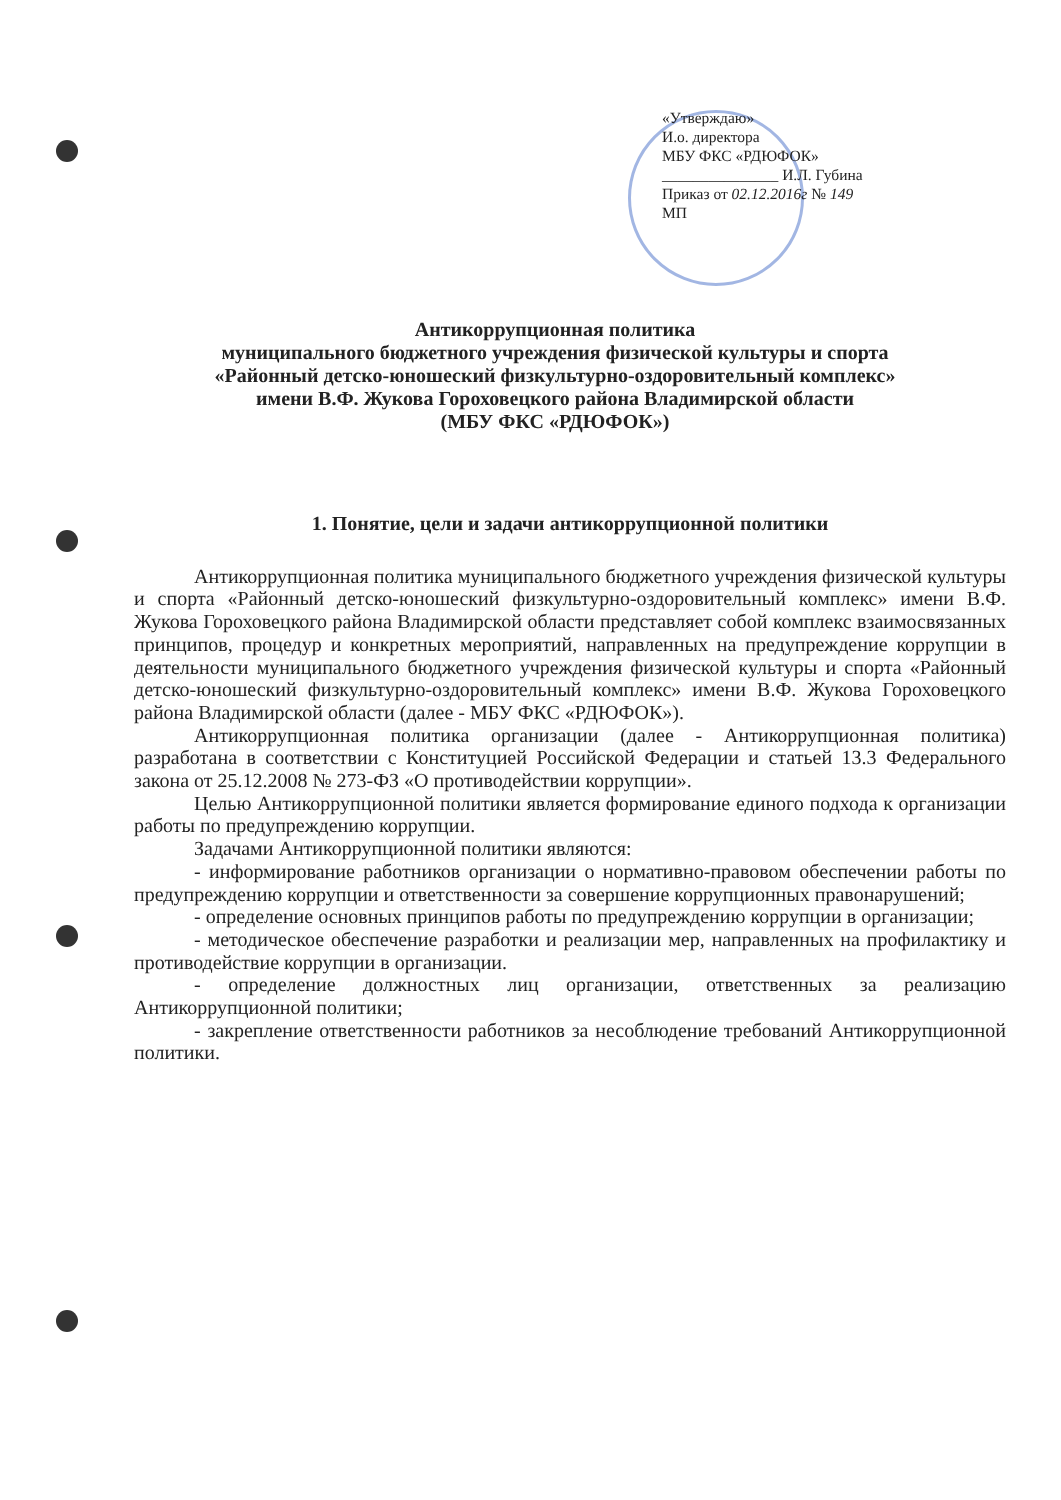«Утверждаю»
И.о. директора
МБУ ФКС «РДЮФОК»
_______________ И.Л. Губина
Приказ от 02.12.2016г № 149
МП
Антикоррупционная политика
муниципального бюджетного учреждения физической культуры и спорта
«Районный детско-юношеский физкультурно-оздоровительный комплекс»
имени В.Ф. Жукова Гороховецкого района Владимирской области
(МБУ ФКС «РДЮФОК»)
1. Понятие, цели и задачи антикоррупционной политики
Антикоррупционная политика муниципального бюджетного учреждения физической культуры и спорта «Районный детско-юношеский физкультурно-оздоровительный комплекс» имени В.Ф. Жукова Гороховецкого района Владимирской области представляет собой комплекс взаимосвязанных принципов, процедур и конкретных мероприятий, направленных на предупреждение коррупции в деятельности муниципального бюджетного учреждения физической культуры и спорта «Районный детско-юношеский физкультурно-оздоровительный комплекс» имени В.Ф. Жукова Гороховецкого района Владимирской области (далее - МБУ ФКС «РДЮФОК»).
Антикоррупционная политика организации (далее - Антикоррупционная политика) разработана в соответствии с Конституцией Российской Федерации и статьей 13.3 Федерального закона от 25.12.2008 № 273-ФЗ «О противодействии коррупции».
Целью Антикоррупционной политики является формирование единого подхода к организации работы по предупреждению коррупции.
Задачами Антикоррупционной политики являются:
- информирование работников организации о нормативно-правовом обеспечении работы по предупреждению коррупции и ответственности за совершение коррупционных правонарушений;
- определение основных принципов работы по предупреждению коррупции в организации;
- методическое обеспечение разработки и реализации мер, направленных на профилактику и противодействие коррупции в организации.
- определение должностных лиц организации, ответственных за реализацию Антикоррупционной политики;
- закрепление ответственности работников за несоблюдение требований Антикоррупционной политики.